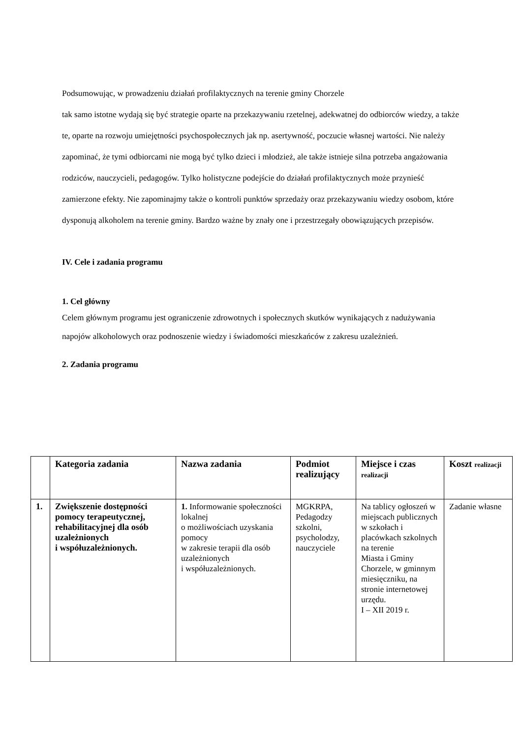Podsumowując, w prowadzeniu działań profilaktycznych na terenie gminy Chorzele
tak samo istotne wydają się być strategie oparte na przekazywaniu rzetelnej, adekwatnej do odbiorców wiedzy, a także te, oparte na rozwoju umiejętności psychospołecznych jak np. asertywność, poczucie własnej wartości. Nie należy zapominać, że tymi odbiorcami nie mogą być tylko dzieci i młodzież, ale także istnieje silna potrzeba angażowania rodziców, nauczycieli, pedagogów. Tylko holistyczne podejście do działań profilaktycznych może przynieść zamierzone efekty. Nie zapominajmy także o kontroli punktów sprzedaży oraz przekazywaniu wiedzy osobom, które dysponują alkoholem na terenie gminy. Bardzo ważne by znały one i przestrzegały obowiązujących przepisów.
IV. Cele i zadania programu
1. Cel główny
Celem głównym programu jest ograniczenie zdrowotnych i społecznych skutków wynikających z nadużywania napojów alkoholowych oraz podnoszenie wiedzy i świadomości mieszkańców z zakresu uzależnień.
2. Zadania programu
| | Kategoria zadania | Nazwa zadania | Podmiot realizujący | Miejsce i czas realizacji | Koszt realizacji |
| --- | --- | --- | --- | --- | --- |
| 1. | Zwiększenie dostępności pomocy terapeutycznej, rehabilitacyjnej dla osób uzależnionych i współuzależnionych. | 1. Informowanie społeczności lokalnej o możliwościach uzyskania pomocy w zakresie terapii dla osób uzależnionych i współuzależnionych. | MGKRPA, Pedagodzy szkolni, psycholodzy, nauczyciele | Na tablicy ogłoszeń w miejscach publicznych w szkołach i placówkach szkolnych na terenie Miasta i Gminy Chorzele, w gminnym miesięczniku, na stronie internetowej urzędu. I – XII 2019 r. | Zadanie własne |